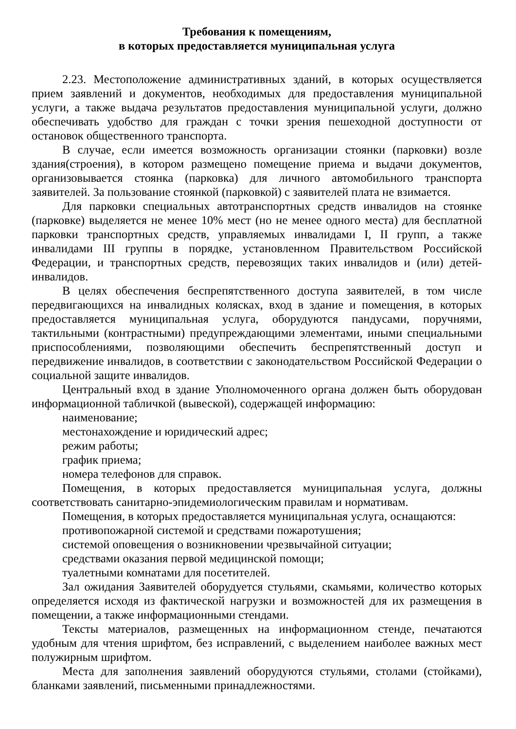Требования к помещениям,
в которых предоставляется муниципальная услуга
2.23. Местоположение административных зданий, в которых осуществляется прием заявлений и документов, необходимых для предоставления муниципальной услуги, а также выдача результатов предоставления муниципальной услуги, должно обеспечивать удобство для граждан с точки зрения пешеходной доступности от остановок общественного транспорта.
В случае, если имеется возможность организации стоянки (парковки) возле здания(строения), в котором размещено помещение приема и выдачи документов, организовывается стоянка (парковка) для личного автомобильного транспорта заявителей. За пользование стоянкой (парковкой) с заявителей плата не взимается.
Для парковки специальных автотранспортных средств инвалидов на стоянке (парковке) выделяется не менее 10% мест (но не менее одного места) для бесплатной парковки транспортных средств, управляемых инвалидами I, II групп, а также инвалидами III группы в порядке, установленном Правительством Российской Федерации, и транспортных средств, перевозящих таких инвалидов и (или) детей-инвалидов.
В целях обеспечения беспрепятственного доступа заявителей, в том числе передвигающихся на инвалидных колясках, вход в здание и помещения, в которых предоставляется муниципальная услуга, оборудуются пандусами, поручнями, тактильными (контрастными) предупреждающими элементами, иными специальными приспособлениями, позволяющими обеспечить беспрепятственный доступ и передвижение инвалидов, в соответствии с законодательством Российской Федерации о социальной защите инвалидов.
Центральный вход в здание Уполномоченного органа должен быть оборудован информационной табличкой (вывеской), содержащей информацию:
наименование;
местонахождение и юридический адрес;
режим работы;
график приема;
номера телефонов для справок.
Помещения, в которых предоставляется муниципальная услуга, должны соответствовать санитарно-эпидемиологическим правилам и нормативам.
Помещения, в которых предоставляется муниципальная услуга, оснащаются:
противопожарной системой и средствами пожаротушения;
системой оповещения о возникновении чрезвычайной ситуации;
средствами оказания первой медицинской помощи;
туалетными комнатами для посетителей.
Зал ожидания Заявителей оборудуется стульями, скамьями, количество которых определяется исходя из фактической нагрузки и возможностей для их размещения в помещении, а также информационными стендами.
Тексты материалов, размещенных на информационном стенде, печатаются удобным для чтения шрифтом, без исправлений, с выделением наиболее важных мест полужирным шрифтом.
Места для заполнения заявлений оборудуются стульями, столами (стойками), бланками заявлений, письменными принадлежностями.